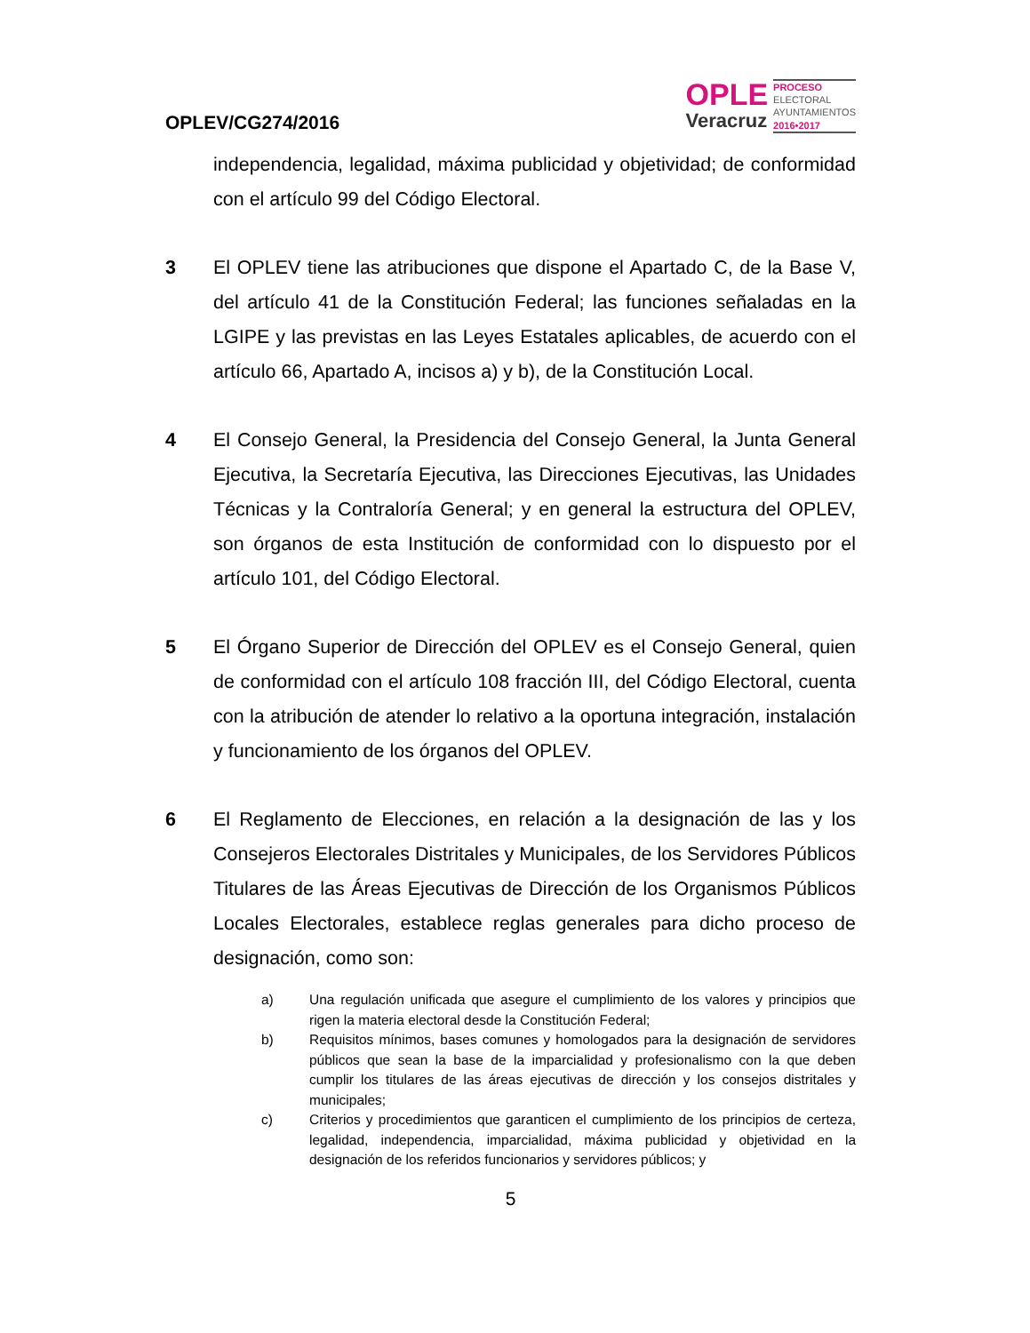OPLEV/CG274/2016
OPLE
Veracruz
PROCESO
ELECTORAL
AYUNTAMIENTOS
2016•2017
independencia, legalidad, máxima publicidad y objetividad; de conformidad con el artículo 99 del Código Electoral.
3 El OPLEV tiene las atribuciones que dispone el Apartado C, de la Base V, del artículo 41 de la Constitución Federal; las funciones señaladas en la LGIPE y las previstas en las Leyes Estatales aplicables, de acuerdo con el artículo 66, Apartado A, incisos a) y b), de la Constitución Local.
4 El Consejo General, la Presidencia del Consejo General, la Junta General Ejecutiva, la Secretaría Ejecutiva, las Direcciones Ejecutivas, las Unidades Técnicas y la Contraloría General; y en general la estructura del OPLEV, son órganos de esta Institución de conformidad con lo dispuesto por el artículo 101, del Código Electoral.
5 El Órgano Superior de Dirección del OPLEV es el Consejo General, quien de conformidad con el artículo 108 fracción III, del Código Electoral, cuenta con la atribución de atender lo relativo a la oportuna integración, instalación y funcionamiento de los órganos del OPLEV.
6 El Reglamento de Elecciones, en relación a la designación de las y los Consejeros Electorales Distritales y Municipales, de los Servidores Públicos Titulares de las Áreas Ejecutivas de Dirección de los Organismos Públicos Locales Electorales, establece reglas generales para dicho proceso de designación, como son:
a) Una regulación unificada que asegure el cumplimiento de los valores y principios que rigen la materia electoral desde la Constitución Federal;
b) Requisitos mínimos, bases comunes y homologados para la designación de servidores públicos que sean la base de la imparcialidad y profesionalismo con la que deben cumplir los titulares de las áreas ejecutivas de dirección y los consejos distritales y municipales;
c) Criterios y procedimientos que garanticen el cumplimiento de los principios de certeza, legalidad, independencia, imparcialidad, máxima publicidad y objetividad en la designación de los referidos funcionarios y servidores públicos; y
5